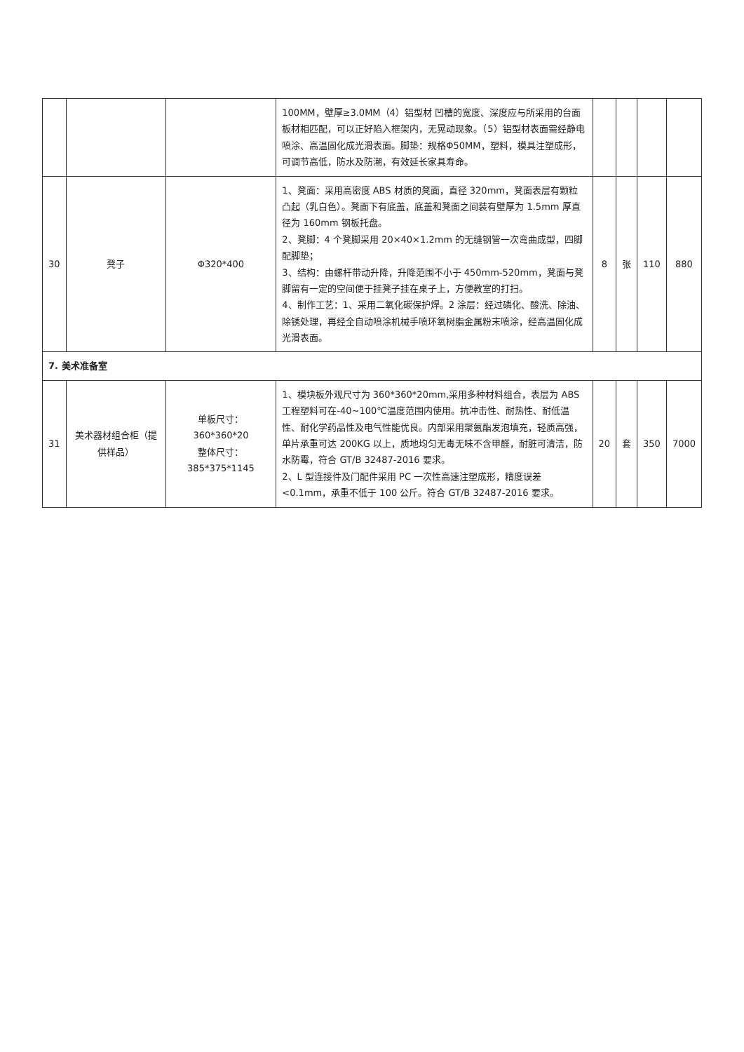| | | | 100MM，壁厚≥3.0MM（4）铝型材 凹槽的宽度、深度应与所采用的台面板材相匹配，可以正好陷入框架内，无晃动现象。（5）铝型材表面需经静电喷涂、高温固化成光滑表面。脚垫：规格Φ50MM，塑料，模具注塑成形，可调节高低，防水及防潮，有效延长家具寿命。 | | | | |
| 30 | 凳子 | Φ320*400 | 1、凳面：采用高密度 ABS 材质的凳面，直径 320mm，凳面表层有颗粒凸起（乳白色）。凳面下有底盖，底盖和凳面之间装有壁厚为 1.5mm 厚直径为 160mm 钢板托盘。 2、凳脚：4 个凳脚采用 20×40×1.2mm 的无缝钢管一次弯曲成型，四脚配脚垫； 3、结构：由螺杆带动升降，升降范围不小于 450mm-520mm，凳面与凳脚留有一定的空间便于挂凳子挂在桌子上，方便教室的打扫。 4、制作工艺：1、采用二氧化碳保护焊。2 涂层：经过磷化、酸洗、除油、除锈处理，再经全自动喷涂机械手喷环氧树脂金属粉末喷涂，经高温固化成光滑表面。 | 8 | 张 | 110 | 880 |
| 7. 美术准备室 | | | | | | | |
| 31 | 美术器材组合柜（提供样品） | 单板尺寸：360*360*20 整体尺寸：385*375*1145 | 1、模块板外观尺寸为 360*360*20mm,采用多种材料组合，表层为 ABS 工程塑料可在-40~100℃温度范围内使用。抗冲击性、耐热性、耐低温性、耐化学药品性及电气性能优良。内部采用聚氨酯发泡填充，轻质高强，单片承重可达 200KG 以上，质地均匀无毒无味不含甲醛，耐脏可清洁，防水防霉，符合 GT/B 32487-2016 要求。 2、L 型连接件及门配件采用 PC 一次性高速注塑成形，精度误差<0.1mm，承重不低于 100 公斤。符合 GT/B 32487-2016 要求。 | 20 | 套 | 350 | 7000 |